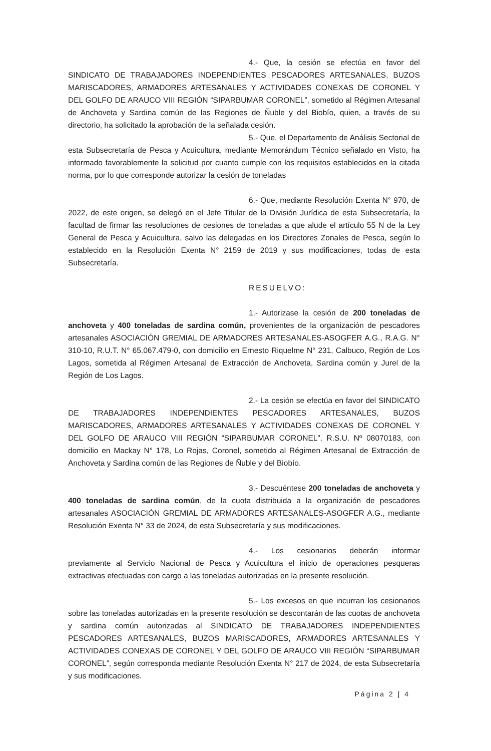4.- Que, la cesión se efectúa en favor del SINDICATO DE TRABAJADORES INDEPENDIENTES PESCADORES ARTESANALES, BUZOS MARISCADORES, ARMADORES ARTESANALES Y ACTIVIDADES CONEXAS DE CORONEL Y DEL GOLFO DE ARAUCO VIII REGIÓN “SIPARBUMAR CORONEL”, sometido al Régimen Artesanal de Anchoveta y Sardina común de las Regiones de Ñuble y del Biobío, quien, a través de su directorio, ha solicitado la aprobación de la señalada cesión.
5.- Que, el Departamento de Análisis Sectorial de esta Subsecretaría de Pesca y Acuicultura, mediante Memorándum Técnico señalado en Visto, ha informado favorablemente la solicitud por cuanto cumple con los requisitos establecidos en la citada norma, por lo que corresponde autorizar la cesión de toneladas
6.- Que, mediante Resolución Exenta N° 970, de 2022, de este origen, se delegó en el Jefe Titular de la División Jurídica de esta Subsecretaría, la facultad de firmar las resoluciones de cesiones de toneladas a que alude el artículo 55 N de la Ley General de Pesca y Acuicultura, salvo las delegadas en los Directores Zonales de Pesca, según lo establecido en la Resolución Exenta N° 2159 de 2019 y sus modificaciones, todas de esta Subsecretaría.
RESUELVO:
1.- Autorizase la cesión de 200 toneladas de anchoveta y 400 toneladas de sardina común, provenientes de la organización de pescadores artesanales ASOCIACIÓN GREMIAL DE ARMADORES ARTESANALES-ASOGFER A.G., R.A.G. N° 310-10, R.U.T. N° 65.067.479-0, con domicilio en Ernesto Riquelme N° 231, Calbuco, Región de Los Lagos, sometida al Régimen Artesanal de Extracción de Anchoveta, Sardina común y Jurel de la Región de Los Lagos.
2.- La cesión se efectúa en favor del SINDICATO DE TRABAJADORES INDEPENDIENTES PESCADORES ARTESANALES, BUZOS MARISCADORES, ARMADORES ARTESANALES Y ACTIVIDADES CONEXAS DE CORONEL Y DEL GOLFO DE ARAUCO VIII REGIÓN “SIPARBUMAR CORONEL”, R.S.U. Nº 08070183, con domicilio en Mackay N° 178, Lo Rojas, Coronel, sometido al Régimen Artesanal de Extracción de Anchoveta y Sardina común de las Regiones de Ñuble y del Biobío.
3.- Descuéntese 200 toneladas de anchoveta y 400 toneladas de sardina común, de la cuota distribuida a la organización de pescadores artesanales ASOCIACIÓN GREMIAL DE ARMADORES ARTESANALES-ASOGFER A.G., mediante Resolución Exenta N° 33 de 2024, de esta Subsecretaría y sus modificaciones.
4.- Los cesionarios deberán informar previamente al Servicio Nacional de Pesca y Acuicultura el inicio de operaciones pesqueras extractivas efectuadas con cargo a las toneladas autorizadas en la presente resolución.
5.- Los excesos en que incurran los cesionarios sobre las toneladas autorizadas en la presente resolución se descontarán de las cuotas de anchoveta y sardina común autorizadas al SINDICATO DE TRABAJADORES INDEPENDIENTES PESCADORES ARTESANALES, BUZOS MARISCADORES, ARMADORES ARTESANALES Y ACTIVIDADES CONEXAS DE CORONEL Y DEL GOLFO DE ARAUCO VIII REGIÓN “SIPARBUMAR CORONEL”, según corresponda mediante Resolución Exenta N° 217 de 2024, de esta Subsecretaría y sus modificaciones.
Página 2 | 4